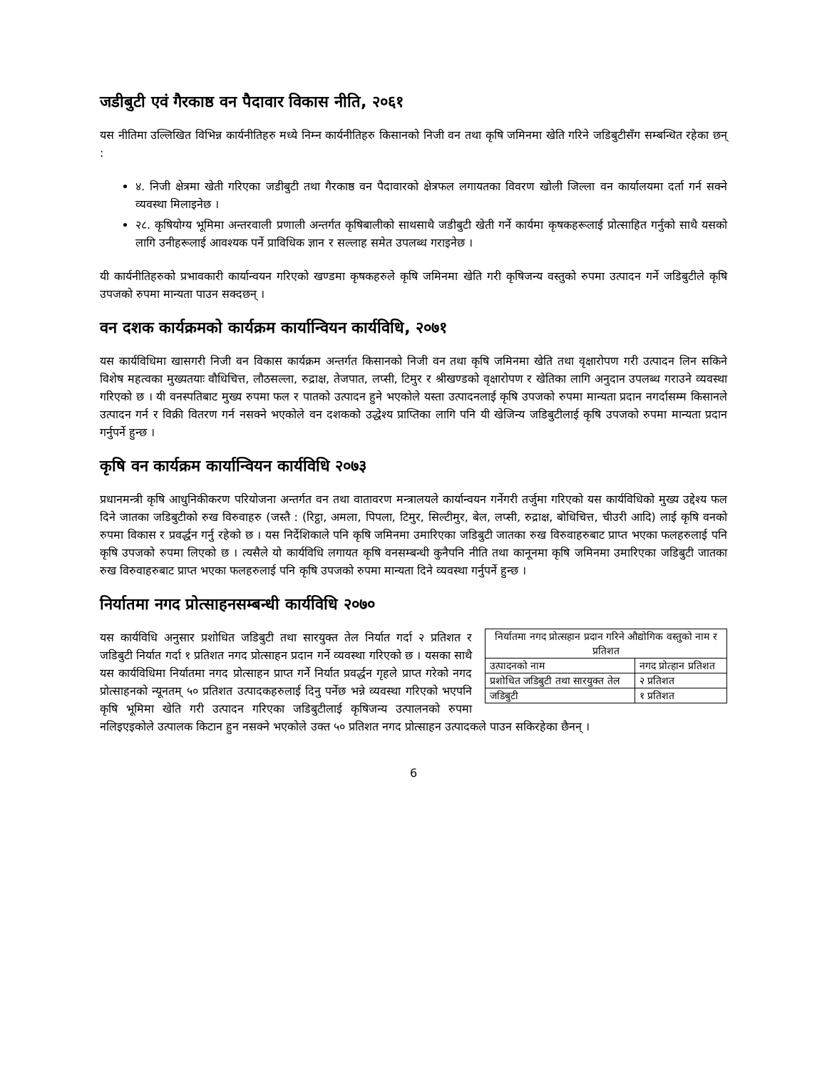जडीबुटी एवं गैरकाष्ठ वन पैदावार विकास नीति, २०६१
यस नीतिमा उल्लिखित विभिन्न कार्यनीतिहरु मध्ये निम्न कार्यनीतिहरु किसानको निजी वन तथा कृषि जमिनमा खेति गरिने जडिबुटीसँग सम्बन्धित रहेका छन् :
४. निजी क्षेत्रमा खेती गरिएका जडीबुटी तथा गैरकाष्ठ वन पैदावारको क्षेत्रफल लगायतका विवरण खोली जिल्ला वन कार्यालयमा दर्ता गर्न सक्ने व्यवस्था मिलाइनेछ ।
२८. कृषियोग्य भूमिमा अन्तरवाली प्रणाली अन्तर्गत कृषिबालीको साथसाथै जडीबुटी खेती गर्ने कार्यमा कृषकहरूलाई प्रोत्साहित गर्नुको साथै यसको लागि उनीहरूलाई आवश्यक पर्ने प्राविधिक ज्ञान र सल्लाह समेत उपलब्ध गराइनेछ ।
यी कार्यनीतिहरुको प्रभावकारी कार्यान्वयन गरिएको खण्डमा कृषकहरुले कृषि जमिनमा खेति गरी कृषिजन्य वस्तुको रुपमा उत्पादन गर्ने जडिबुटीले कृषि उपजको रुपमा मान्यता पाउन सक्दछन् ।
वन दशक कार्यक्रमको कार्यक्रम कार्यान्वियन कार्यविधि, २०७१
यस कार्यविधिमा खासगरी निजी वन विकास कार्यक्रम अन्तर्गत किसानको निजी वन तथा कृषि जमिनमा खेति तथा वृक्षारोपण गरी उत्पादन लिन सकिने विशेष महत्वका मुख्यतयाः वौधिचित्त, लौठसल्ला, रुद्राक्ष, तेजपात, लप्सी, टिमुर र श्रीखण्डको वृक्षारोपण र खेतिका लागि अनुदान उपलब्ध गराउने व्यवस्था गरिएको छ । यी वनस्पतिबाट मुख्य रुपमा फल र पातको उत्पादन हुने भएकोले यस्ता उत्पादनलाई कृषि उपजको रुपमा मान्यता प्रदान नगर्दासम्म किसानले उत्पादन गर्न र विक्री वितरण गर्न नसक्ने भएकोले वन दशकको उद्धेश्य प्राप्तिका लागि पनि यी खेजिन्य जडिबुटीलाई कृषि उपजको रुपमा मान्यता प्रदान गर्नुपर्ने हुन्छ ।
कृषि वन कार्यक्रम कार्यान्वियन कार्यविधि २०७३
प्रधानमन्त्री कृषि आधुनिकीकरण परियोजना अन्तर्गत वन तथा वातावरण मन्त्रालयले कार्यान्वयन गर्नेगरी तर्जुमा गरिएको यस कार्यविधिको मुख्य उद्देश्य फल दिने जातका जडिबुटीको रुख विरुवाहरु (जस्तै : (रिट्ठा, अमला, पिपला, टिमुर, सिल्टीमुर, बेल, लप्सी, रुद्राक्ष, बोधिचित्त, चीउरी आदि) लाई कृषि वनको रुपमा विकास र प्रवर्द्धन गर्नु रहेको छ । यस निर्देशिकाले पनि कृषि जमिनमा उमारिएका जडिबुटी जातका रुख विरुवाहरुबाट प्राप्त भएका फलहरुलाई पनि कृषि उपजको रुपमा लिएको छ । त्यसैले यो कार्यविधि लगायत कृषि वनसम्बन्धी कुनैपनि नीति तथा कानूनमा कृषि जमिनमा उमारिएका जडिबुटी जातका रुख विरुवाहरुबाट प्राप्त भएका फलहरुलाई पनि कृषि उपजको रुपमा मान्यता दिने व्यवस्था गर्नुपर्ने हुन्छ ।
निर्यातमा नगद प्रोत्साहनसम्बन्धी कार्यविधि २०७०
| निर्यातमा नगद प्रोत्सहान प्रदान गरिने औद्योगिक वस्तुको नाम र प्रतिशत | |
| उत्पादनको नाम | नगद प्रोत्हान प्रतिशत |
| प्रशोधित जडिबुटी तथा सारयुक्त तेल | २ प्रतिशत |
| जडिबुटी | १ प्रतिशत |
यस कार्यविधि अनुसार प्रशोधित जडिबुटी तथा सारयुक्त तेल निर्यात गर्दा २ प्रतिशत र जडिबुटी निर्यात गर्दा १ प्रतिशत नगद प्रोत्साहन प्रदान गर्ने व्यवस्था गरिएको छ । यसका साथै यस कार्यविधिमा निर्यातमा नगद प्रोत्साहन प्राप्त गर्ने निर्यात प्रवर्द्धन गृहले प्राप्त गरेको नगद प्रोत्साहनको न्यूनतम् ५० प्रतिशत उत्पादकहरुलाई दिनु पर्नेछ भन्ने व्यवस्था गरिएको भएपनि कृषि भूमिमा खेति गरी उत्पादन गरिएका जडिबुटीलाई कृषिजन्य उत्पालनको रुपमा नलिइएइकोले उत्पालक किटान हुन नसक्ने भएकोले उक्त ५० प्रतिशत नगद प्रोत्साहन उत्पादकले पाउन सकिरहेका छैनन् ।
6